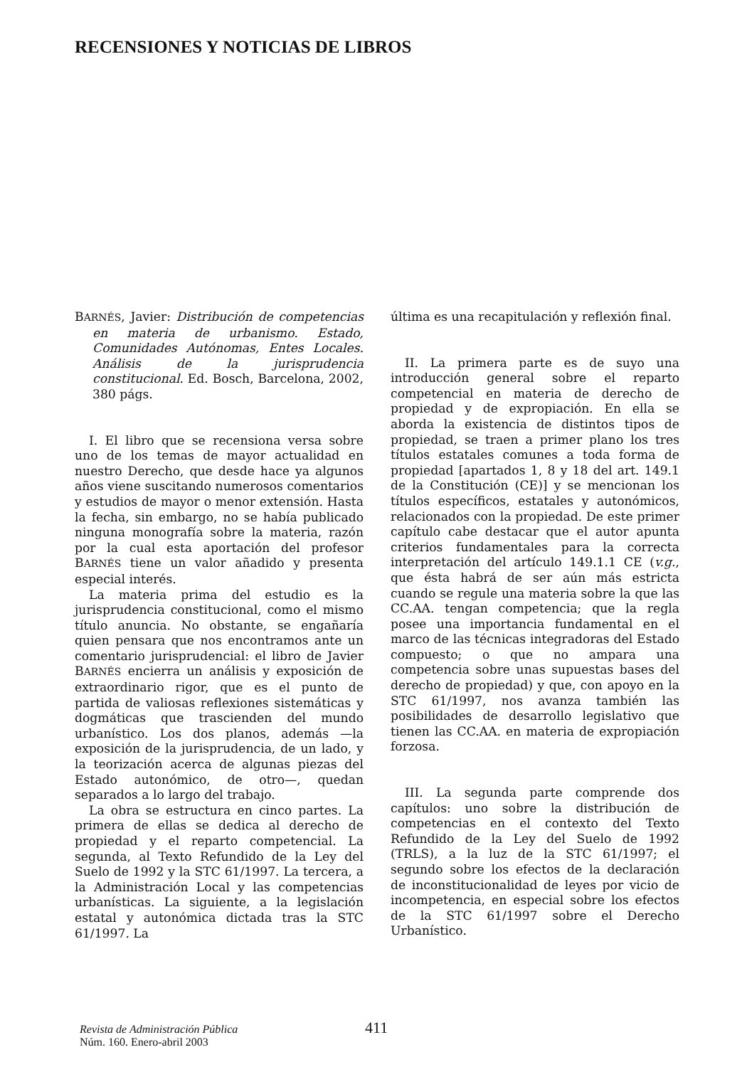RECENSIONES Y NOTICIAS DE LIBROS
BARNÉS, Javier: Distribución de competencias en materia de urbanismo. Estado, Comunidades Autónomas, Entes Locales. Análisis de la jurisprudencia constitucional. Ed. Bosch, Barcelona, 2002, 380 págs.
I. El libro que se recensiona versa sobre uno de los temas de mayor actualidad en nuestro Derecho, que desde hace ya algunos años viene suscitando numerosos comentarios y estudios de mayor o menor extensión. Hasta la fecha, sin embargo, no se había publicado ninguna monografía sobre la materia, razón por la cual esta aportación del profesor BARNÉS tiene un valor añadido y presenta especial interés.
La materia prima del estudio es la jurisprudencia constitucional, como el mismo título anuncia. No obstante, se engañaría quien pensara que nos encontramos ante un comentario jurisprudencial: el libro de Javier BARNÉS encierra un análisis y exposición de extraordinario rigor, que es el punto de partida de valiosas reflexiones sistemáticas y dogmáticas que trascienden del mundo urbanístico. Los dos planos, además —la exposición de la jurisprudencia, de un lado, y la teorización acerca de algunas piezas del Estado autonómico, de otro—, quedan separados a lo largo del trabajo.
La obra se estructura en cinco partes. La primera de ellas se dedica al derecho de propiedad y el reparto competencial. La segunda, al Texto Refundido de la Ley del Suelo de 1992 y la STC 61/1997. La tercera, a la Administración Local y las competencias urbanísticas. La siguiente, a la legislación estatal y autonómica dictada tras la STC 61/1997. La
última es una recapitulación y reflexión final.
II. La primera parte es de suyo una introducción general sobre el reparto competencial en materia de derecho de propiedad y de expropiación. En ella se aborda la existencia de distintos tipos de propiedad, se traen a primer plano los tres títulos estatales comunes a toda forma de propiedad [apartados 1, 8 y 18 del art. 149.1 de la Constitución (CE)] y se mencionan los títulos específicos, estatales y autonómicos, relacionados con la propiedad. De este primer capítulo cabe destacar que el autor apunta criterios fundamentales para la correcta interpretación del artículo 149.1.1 CE (v.g., que ésta habrá de ser aún más estricta cuando se regule una materia sobre la que las CC.AA. tengan competencia; que la regla posee una importancia fundamental en el marco de las técnicas integradoras del Estado compuesto; o que no ampara una competencia sobre unas supuestas bases del derecho de propiedad) y que, con apoyo en la STC 61/1997, nos avanza también las posibilidades de desarrollo legislativo que tienen las CC.AA. en materia de expropiación forzosa.
III. La segunda parte comprende dos capítulos: uno sobre la distribución de competencias en el contexto del Texto Refundido de la Ley del Suelo de 1992 (TRLS), a la luz de la STC 61/1997; el segundo sobre los efectos de la declaración de inconstitucionalidad de leyes por vicio de incompetencia, en especial sobre los efectos de la STC 61/1997 sobre el Derecho Urbanístico.
Revista de Administración Pública
Núm. 160. Enero-abril 2003
411